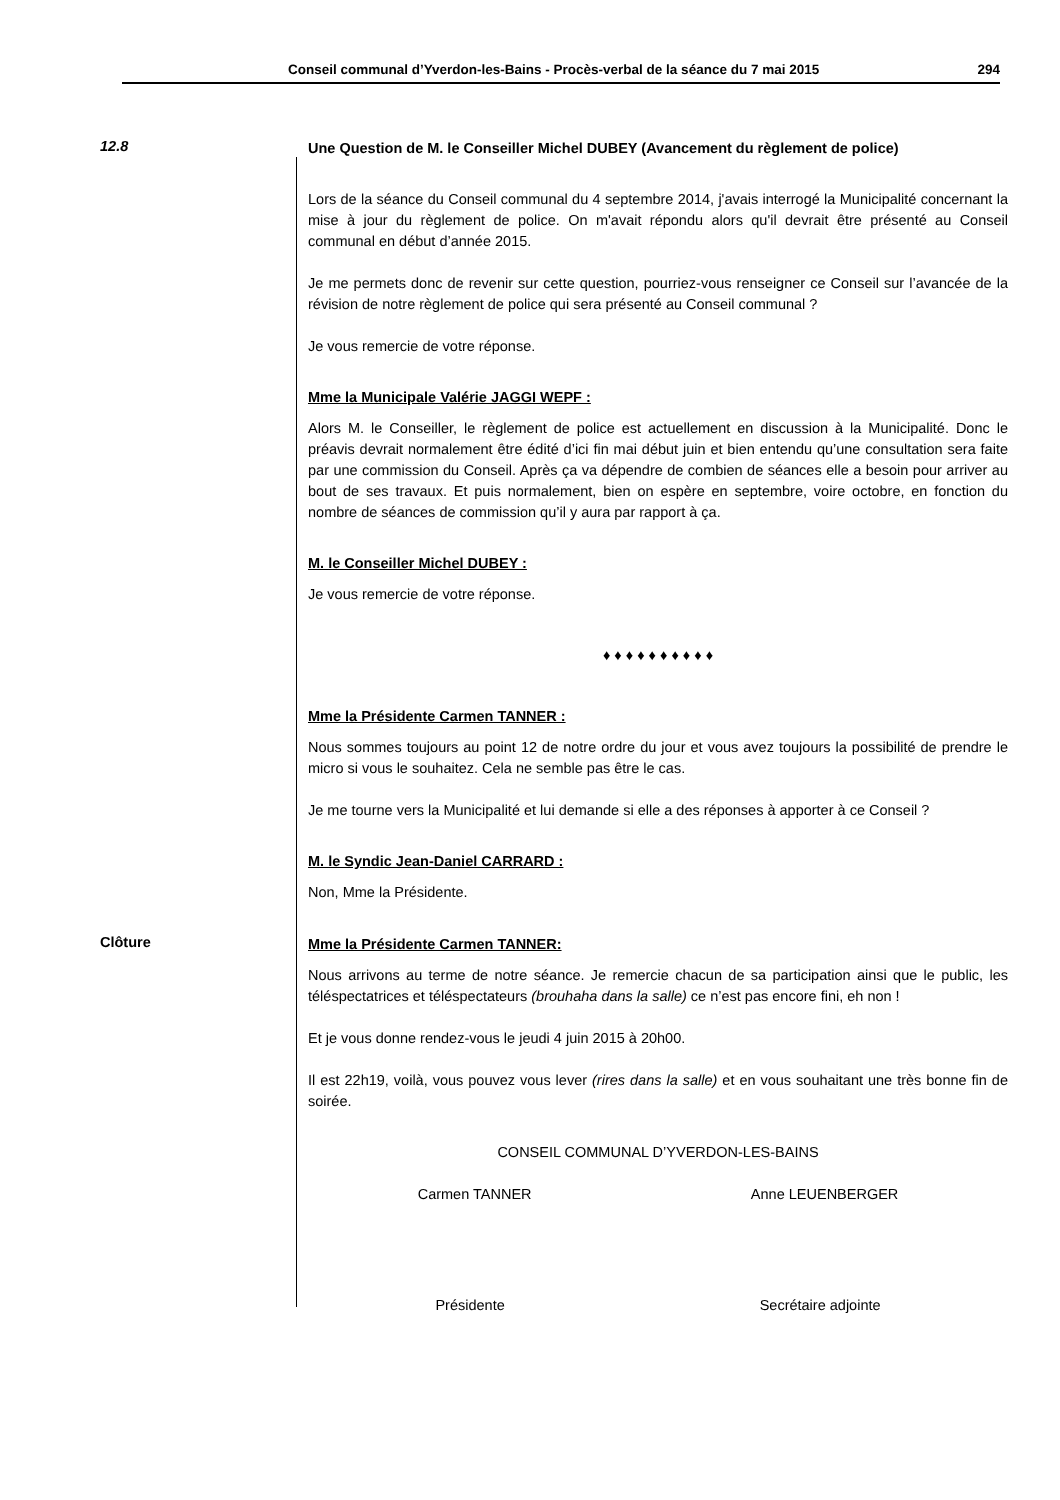Conseil communal d’Yverdon-les-Bains - Procès-verbal de la séance du 7 mai 2015 294
12.8
Une Question de M. le Conseiller Michel DUBEY (Avancement du règlement de police)
Lors de la séance du Conseil communal du 4 septembre 2014, j'avais interrogé la Municipalité concernant la mise à jour du règlement de police. On m'avait répondu alors qu'il devrait être présenté au Conseil communal en début d’année 2015.
Je me permets donc de revenir sur cette question, pourriez-vous renseigner ce Conseil sur l’avancée de la révision de notre règlement de police qui sera présenté au Conseil communal ?
Je vous remercie de votre réponse.
Mme la Municipale Valérie JAGGI WEPF :
Alors M. le Conseiller, le règlement de police est actuellement en discussion à la Municipalité. Donc le préavis devrait normalement être édité d’ici fin mai début juin et bien entendu qu’une consultation sera faite par une commission du Conseil. Après ça va dépendre de combien de séances elle a besoin pour arriver au bout de ses travaux. Et puis normalement, bien on espère en septembre, voire octobre, en fonction du nombre de séances de commission qu’il y aura par rapport à ça.
M. le Conseiller Michel DUBEY :
Je vous remercie de votre réponse.
♦ ♦ ♦ ♦ ♦ ♦ ♦ ♦ ♦ ♦
Mme la Présidente Carmen TANNER :
Nous sommes toujours au point 12 de notre ordre du jour et vous avez toujours la possibilité de prendre le micro si vous le souhaitez. Cela ne semble pas être le cas.
Je me tourne vers la Municipalité et lui demande si elle a des réponses à apporter à ce Conseil ?
M. le Syndic Jean-Daniel CARRARD :
Non, Mme la Présidente.
Clôture
Mme la Présidente Carmen TANNER:
Nous arrivons au terme de notre séance. Je remercie chacun de sa participation ainsi que le public, les téléspectatrices et téléspectateurs (brouhaha dans la salle) ce n’est pas encore fini, eh non !
Et je vous donne rendez-vous le jeudi 4 juin 2015 à 20h00.
Il est 22h19, voilà, vous pouvez vous lever (rires dans la salle) et en vous souhaitant une très bonne fin de soirée.
CONSEIL COMMUNAL D’YVERDON-LES-BAINS
Carmen TANNER Anne LEUENBERGER
Présidente Secrétaire adjointe